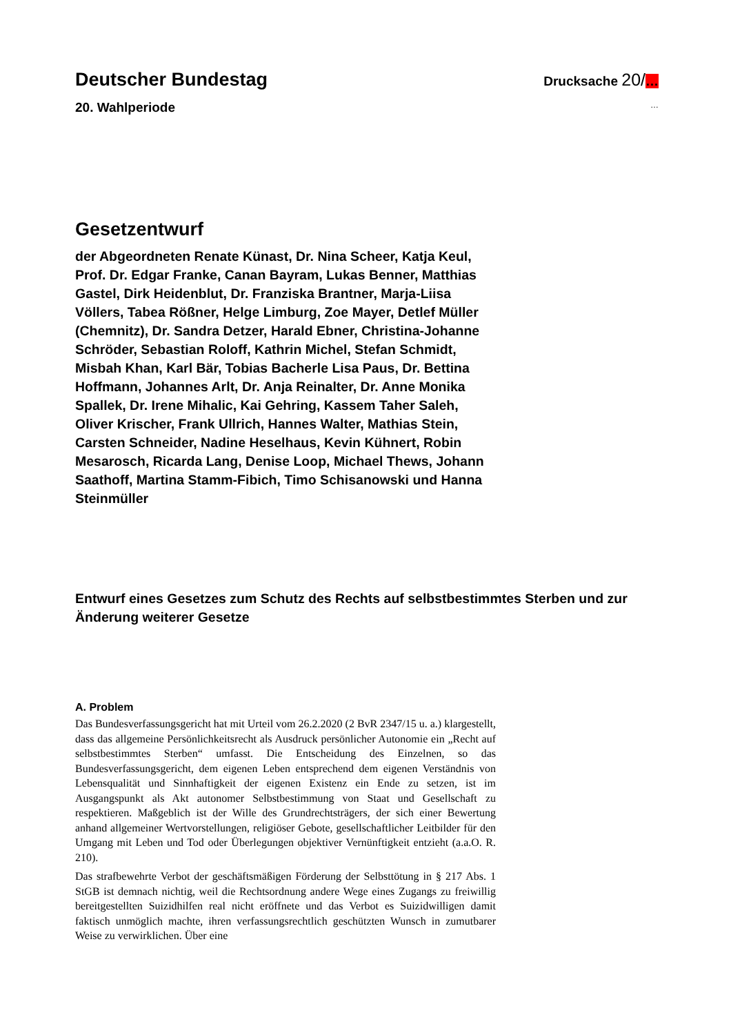Deutscher Bundestag
Drucksache 20/…
20. Wahlperiode
…
Gesetzentwurf
der Abgeordneten Renate Künast, Dr. Nina Scheer, Katja Keul, Prof. Dr. Edgar Franke, Canan Bayram, Lukas Benner, Matthias Gastel, Dirk Heidenblut, Dr. Franziska Brantner, Marja-Liisa Völlers, Tabea Rößner, Helge Limburg, Zoe Mayer, Detlef Müller (Chemnitz), Dr. Sandra Detzer, Harald Ebner, Christina-Johanne Schröder, Sebastian Roloff, Kathrin Michel, Stefan Schmidt, Misbah Khan, Karl Bär, Tobias Bacherle Lisa Paus, Dr. Bettina Hoffmann, Johannes Arlt, Dr. Anja Reinalter, Dr. Anne Monika Spallek, Dr. Irene Mihalic, Kai Gehring, Kassem Taher Saleh, Oliver Krischer, Frank Ullrich, Hannes Walter, Mathias Stein, Carsten Schneider, Nadine Heselhaus, Kevin Kühnert, Robin Mesarosch, Ricarda Lang, Denise Loop, Michael Thews, Johann Saathoff, Martina Stamm-Fibich, Timo Schisanowski und Hanna Steinmüller
Entwurf eines Gesetzes zum Schutz des Rechts auf selbstbestimmtes Sterben und zur Änderung weiterer Gesetze
A. Problem
Das Bundesverfassungsgericht hat mit Urteil vom 26.2.2020 (2 BvR 2347/15 u. a.) klargestellt, dass das allgemeine Persönlichkeitsrecht als Ausdruck persönlicher Autonomie ein „Recht auf selbstbestimmtes Sterben“ umfasst. Die Entscheidung des Einzelnen, so das Bundesverfassungsgericht, dem eigenen Leben entsprechend dem eigenen Verständnis von Lebensqualität und Sinnhaftigkeit der eigenen Existenz ein Ende zu setzen, ist im Ausgangspunkt als Akt autonomer Selbstbestimmung von Staat und Gesellschaft zu respektieren. Maßgeblich ist der Wille des Grundrechtsträgers, der sich einer Bewertung anhand allgemeiner Wertvorstellungen, religiöser Gebote, gesellschaftlicher Leitbilder für den Umgang mit Leben und Tod oder Überlegungen objektiver Vernünftigkeit entzieht (a.a.O. R. 210).
Das strafbewehrte Verbot der geschäftsmäßigen Förderung der Selbsttötung in § 217 Abs. 1 StGB ist demnach nichtig, weil die Rechtsordnung andere Wege eines Zugangs zu freiwillig bereitgestellten Suizidhilfen real nicht eröffnete und das Verbot es Suizidwilligen damit faktisch unmöglich machte, ihren verfassungsrechtlich geschützten Wunsch in zumutbarer Weise zu verwirklichen. Über eine